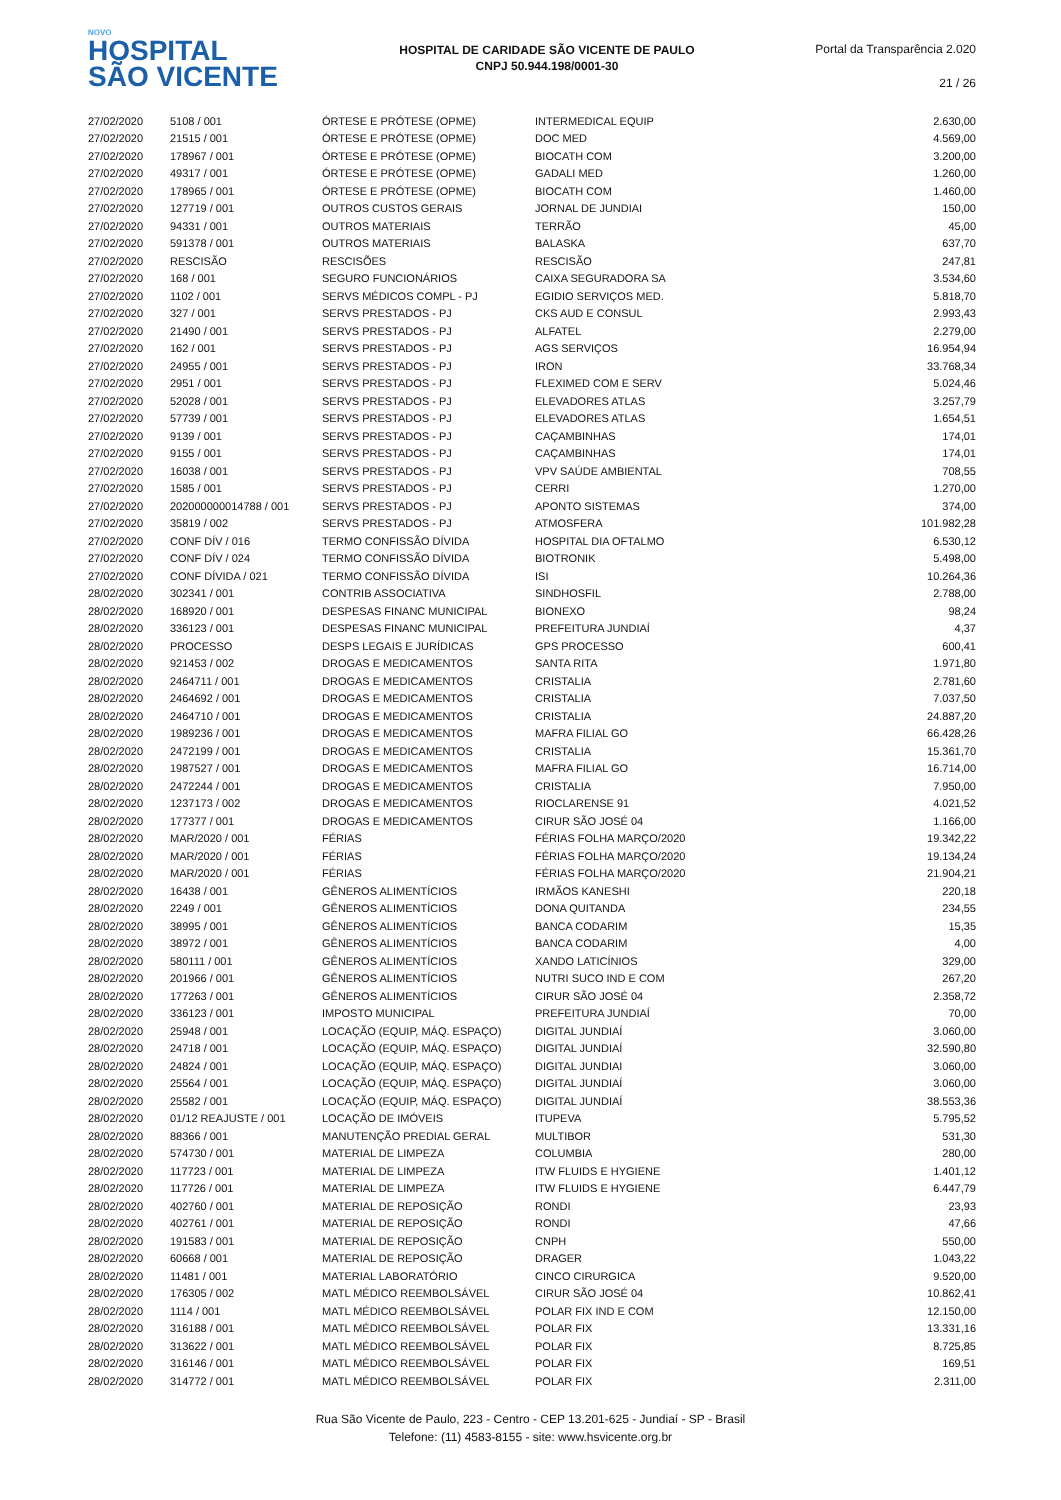NOVO
HOSPITAL
SÃO VICENTE
HOSPITAL DE CARIDADE SÃO VICENTE DE PAULO
CNPJ 50.944.198/0001-30
Portal da Transparência 2.020
21 / 26
| 27/02/2020 | 5108 / 001 | ÓRTESE E PRÓTESE (OPME) | INTERMEDICAL EQUIP | 2.630,00 |
| 27/02/2020 | 21515 / 001 | ÓRTESE E PRÓTESE (OPME) | DOC MED | 4.569,00 |
| 27/02/2020 | 178967 / 001 | ÓRTESE E PRÓTESE (OPME) | BIOCATH COM | 3.200,00 |
| 27/02/2020 | 49317 / 001 | ÓRTESE E PRÓTESE (OPME) | GADALI MED | 1.260,00 |
| 27/02/2020 | 178965 / 001 | ÓRTESE E PRÓTESE (OPME) | BIOCATH COM | 1.460,00 |
| 27/02/2020 | 127719 / 001 | OUTROS CUSTOS GERAIS | JORNAL DE JUNDIAI | 150,00 |
| 27/02/2020 | 94331 / 001 | OUTROS MATERIAIS | TERRÃO | 45,00 |
| 27/02/2020 | 591378 / 001 | OUTROS MATERIAIS | BALASKA | 637,70 |
| 27/02/2020 | RESCISÃO | RESCISÕES | RESCISÃO | 247,81 |
| 27/02/2020 | 168 / 001 | SEGURO FUNCIONÁRIOS | CAIXA SEGURADORA SA | 3.534,60 |
| 27/02/2020 | 1102 / 001 | SERVS MÉDICOS COMPL - PJ | EGIDIO SERVIÇOS MED. | 5.818,70 |
| 27/02/2020 | 327 / 001 | SERVS PRESTADOS - PJ | CKS AUD E CONSUL | 2.993,43 |
| 27/02/2020 | 21490 / 001 | SERVS PRESTADOS - PJ | ALFATEL | 2.279,00 |
| 27/02/2020 | 162 / 001 | SERVS PRESTADOS - PJ | AGS SERVIÇOS | 16.954,94 |
| 27/02/2020 | 24955 / 001 | SERVS PRESTADOS - PJ | IRON | 33.768,34 |
| 27/02/2020 | 2951 / 001 | SERVS PRESTADOS - PJ | FLEXIMED COM E SERV | 5.024,46 |
| 27/02/2020 | 52028 / 001 | SERVS PRESTADOS - PJ | ELEVADORES ATLAS | 3.257,79 |
| 27/02/2020 | 57739 / 001 | SERVS PRESTADOS - PJ | ELEVADORES ATLAS | 1.654,51 |
| 27/02/2020 | 9139 / 001 | SERVS PRESTADOS - PJ | CAÇAMBINHAS | 174,01 |
| 27/02/2020 | 9155 / 001 | SERVS PRESTADOS - PJ | CAÇAMBINHAS | 174,01 |
| 27/02/2020 | 16038 / 001 | SERVS PRESTADOS - PJ | VPV SAÚDE AMBIENTAL | 708,55 |
| 27/02/2020 | 1585 / 001 | SERVS PRESTADOS - PJ | CERRI | 1.270,00 |
| 27/02/2020 | 202000000014788 / 001 | SERVS PRESTADOS - PJ | APONTO SISTEMAS | 374,00 |
| 27/02/2020 | 35819 / 002 | SERVS PRESTADOS - PJ | ATMOSFERA | 101.982,28 |
| 27/02/2020 | CONF DÍV / 016 | TERMO CONFISSÃO DÍVIDA | HOSPITAL DIA OFTALMO | 6.530,12 |
| 27/02/2020 | CONF DÍV / 024 | TERMO CONFISSÃO DÍVIDA | BIOTRONIK | 5.498,00 |
| 27/02/2020 | CONF DÍVIDA / 021 | TERMO CONFISSÃO DÍVIDA | ISI | 10.264,36 |
| 28/02/2020 | 302341 / 001 | CONTRIB ASSOCIATIVA | SINDHOSFIL | 2.788,00 |
| 28/02/2020 | 168920 / 001 | DESPESAS FINANC MUNICIPAL | BIONEXO | 98,24 |
| 28/02/2020 | 336123 / 001 | DESPESAS FINANC MUNICIPAL | PREFEITURA JUNDIAÍ | 4,37 |
| 28/02/2020 | PROCESSO | DESPS LEGAIS E JURÍDICAS | GPS PROCESSO | 600,41 |
| 28/02/2020 | 921453 / 002 | DROGAS E MEDICAMENTOS | SANTA RITA | 1.971,80 |
| 28/02/2020 | 2464711 / 001 | DROGAS E MEDICAMENTOS | CRISTALIA | 2.781,60 |
| 28/02/2020 | 2464692 / 001 | DROGAS E MEDICAMENTOS | CRISTALIA | 7.037,50 |
| 28/02/2020 | 2464710 / 001 | DROGAS E MEDICAMENTOS | CRISTALIA | 24.887,20 |
| 28/02/2020 | 1989236 / 001 | DROGAS E MEDICAMENTOS | MAFRA FILIAL GO | 66.428,26 |
| 28/02/2020 | 2472199 / 001 | DROGAS E MEDICAMENTOS | CRISTALIA | 15.361,70 |
| 28/02/2020 | 1987527 / 001 | DROGAS E MEDICAMENTOS | MAFRA FILIAL GO | 16.714,00 |
| 28/02/2020 | 2472244 / 001 | DROGAS E MEDICAMENTOS | CRISTALIA | 7.950,00 |
| 28/02/2020 | 1237173 / 002 | DROGAS E MEDICAMENTOS | RIOCLARENSE 91 | 4.021,52 |
| 28/02/2020 | 177377 / 001 | DROGAS E MEDICAMENTOS | CIRUR SÃO JOSÉ 04 | 1.166,00 |
| 28/02/2020 | MAR/2020 / 001 | FÉRIAS | FÉRIAS FOLHA MARÇO/2020 | 19.342,22 |
| 28/02/2020 | MAR/2020 / 001 | FÉRIAS | FÉRIAS FOLHA MARÇO/2020 | 19.134,24 |
| 28/02/2020 | MAR/2020 / 001 | FÉRIAS | FÉRIAS FOLHA MARÇO/2020 | 21.904,21 |
| 28/02/2020 | 16438 / 001 | GÊNEROS ALIMENTÍCIOS | IRMÃOS KANESHI | 220,18 |
| 28/02/2020 | 2249 / 001 | GÊNEROS ALIMENTÍCIOS | DONA QUITANDA | 234,55 |
| 28/02/2020 | 38995 / 001 | GÊNEROS ALIMENTÍCIOS | BANCA CODARIM | 15,35 |
| 28/02/2020 | 38972 / 001 | GÊNEROS ALIMENTÍCIOS | BANCA CODARIM | 4,00 |
| 28/02/2020 | 580111 / 001 | GÊNEROS ALIMENTÍCIOS | XANDO LATICÍNIOS | 329,00 |
| 28/02/2020 | 201966 / 001 | GÊNEROS ALIMENTÍCIOS | NUTRI SUCO IND E COM | 267,20 |
| 28/02/2020 | 177263 / 001 | GÊNEROS ALIMENTÍCIOS | CIRUR SÃO JOSÉ 04 | 2.358,72 |
| 28/02/2020 | 336123 / 001 | IMPOSTO MUNICIPAL | PREFEITURA JUNDIAÍ | 70,00 |
| 28/02/2020 | 25948 / 001 | LOCAÇÃO (EQUIP, MÁQ. ESPAÇO) | DIGITAL JUNDIAÍ | 3.060,00 |
| 28/02/2020 | 24718 / 001 | LOCAÇÃO (EQUIP, MÁQ. ESPAÇO) | DIGITAL JUNDIAÍ | 32.590,80 |
| 28/02/2020 | 24824 / 001 | LOCAÇÃO (EQUIP, MÁQ. ESPAÇO) | DIGITAL JUNDIAI | 3.060,00 |
| 28/02/2020 | 25564 / 001 | LOCAÇÃO (EQUIP, MÁQ. ESPAÇO) | DIGITAL JUNDIAÍ | 3.060,00 |
| 28/02/2020 | 25582 / 001 | LOCAÇÃO (EQUIP, MÁQ. ESPAÇO) | DIGITAL JUNDIAÍ | 38.553,36 |
| 28/02/2020 | 01/12 REAJUSTE / 001 | LOCAÇÃO DE IMÓVEIS | ITUPEVA | 5.795,52 |
| 28/02/2020 | 88366 / 001 | MANUTENÇÃO PREDIAL GERAL | MULTIBOR | 531,30 |
| 28/02/2020 | 574730 / 001 | MATERIAL DE LIMPEZA | COLUMBIA | 280,00 |
| 28/02/2020 | 117723 / 001 | MATERIAL DE LIMPEZA | ITW FLUIDS E HYGIENE | 1.401,12 |
| 28/02/2020 | 117726 / 001 | MATERIAL DE LIMPEZA | ITW FLUIDS E HYGIENE | 6.447,79 |
| 28/02/2020 | 402760 / 001 | MATERIAL DE REPOSIÇÃO | RONDI | 23,93 |
| 28/02/2020 | 402761 / 001 | MATERIAL DE REPOSIÇÃO | RONDI | 47,66 |
| 28/02/2020 | 191583 / 001 | MATERIAL DE REPOSIÇÃO | CNPH | 550,00 |
| 28/02/2020 | 60668 / 001 | MATERIAL DE REPOSIÇÃO | DRAGER | 1.043,22 |
| 28/02/2020 | 11481 / 001 | MATERIAL LABORATÓRIO | CINCO CIRURGICA | 9.520,00 |
| 28/02/2020 | 176305 / 002 | MATL MÉDICO REEMBOLSÁVEL | CIRUR SÃO JOSÉ 04 | 10.862,41 |
| 28/02/2020 | 1114 / 001 | MATL MÉDICO REEMBOLSÁVEL | POLAR FIX IND E COM | 12.150,00 |
| 28/02/2020 | 316188 / 001 | MATL MÉDICO REEMBOLSÁVEL | POLAR FIX | 13.331,16 |
| 28/02/2020 | 313622 / 001 | MATL MÉDICO REEMBOLSÁVEL | POLAR FIX | 8.725,85 |
| 28/02/2020 | 316146 / 001 | MATL MÉDICO REEMBOLSÁVEL | POLAR FIX | 169,51 |
| 28/02/2020 | 314772 / 001 | MATL MÉDICO REEMBOLSÁVEL | POLAR FIX | 2.311,00 |
Rua São Vicente de Paulo, 223 - Centro - CEP 13.201-625 - Jundiaí - SP - Brasil
Telefone: (11) 4583-8155 - site: www.hsvicente.org.br